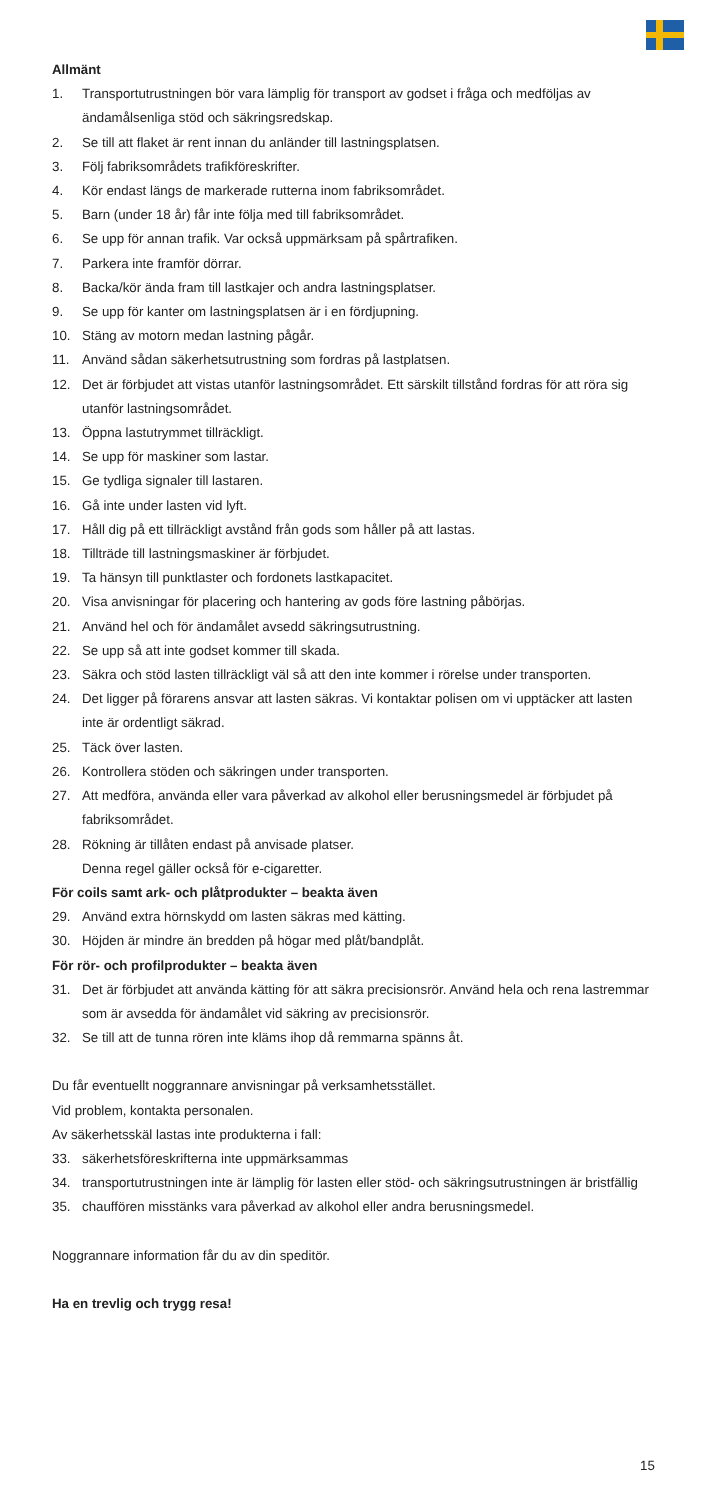Allmänt
1. Transportutrustningen bör vara lämplig för transport av godset i fråga och medföljas av ändamålsenliga stöd och säkringsredskap.
2. Se till att flaket är rent innan du anländer till lastningsplatsen.
3. Följ fabriksområdets trafikföreskrifter.
4. Kör endast längs de markerade rutterna inom fabriksområdet.
5. Barn (under 18 år) får inte följa med till fabriksområdet.
6. Se upp för annan trafik. Var också uppmärksam på spårtrafiken.
7. Parkera inte framför dörrar.
8. Backa/kör ända fram till lastkajer och andra lastningsplatser.
9. Se upp för kanter om lastningsplatsen är i en fördjupning.
10. Stäng av motorn medan lastning pågår.
11. Använd sådan säkerhetsutrustning som fordras på lastplatsen.
12. Det är förbjudet att vistas utanför lastningsområdet. Ett särskilt tillstånd fordras för att röra sig utanför lastningsområdet.
13. Öppna lastutrymmet tillräckligt.
14. Se upp för maskiner som lastar.
15. Ge tydliga signaler till lastaren.
16. Gå inte under lasten vid lyft.
17. Håll dig på ett tillräckligt avstånd från gods som håller på att lastas.
18. Tillträde till lastningsmaskiner är förbjudet.
19. Ta hänsyn till punktlaster och fordonets lastkapacitet.
20. Visa anvisningar för placering och hantering av gods före lastning påbörjas.
21. Använd hel och för ändamålet avsedd säkringsutrustning.
22. Se upp så att inte godset kommer till skada.
23. Säkra och stöd lasten tillräckligt väl så att den inte kommer i rörelse under transporten.
24. Det ligger på förarens ansvar att lasten säkras. Vi kontaktar polisen om vi upptäcker att lasten inte är ordentligt säkrad.
25. Täck över lasten.
26. Kontrollera stöden och säkringen under transporten.
27. Att medföra, använda eller vara påverkad av alkohol eller berusningsmedel är förbjudet på fabriksområdet.
28. Rökning är tillåten endast på anvisade platser.
Denna regel gäller också för e-cigaretter.
För coils samt ark- och plåtprodukter – beakta även
29. Använd extra hörnskydd om lasten säkras med kätting.
30. Höjden är mindre än bredden på högar med plåt/bandplåt.
För rör- och profilprodukter – beakta även
31. Det är förbjudet att använda kätting för att säkra precisionsrör. Använd hela och rena lastremmar som är avsedda för ändamålet vid säkring av precisionsrör.
32. Se till att de tunna rören inte kläms ihop då remmarna spänns åt.
Du får eventuellt noggrannare anvisningar på verksamhetsstället.
Vid problem, kontakta personalen.
Av säkerhetsskäl lastas inte produkterna i fall:
33. säkerhetsföreskrifterna inte uppmärksammas
34. transportutrustningen inte är lämplig för lasten eller stöd- och säkringsutrustningen är bristfällig
35. chauffören misstänks vara påverkad av alkohol eller andra berusningsmedel.
Noggrannare information får du av din speditör.
Ha en trevlig och trygg resa!
15